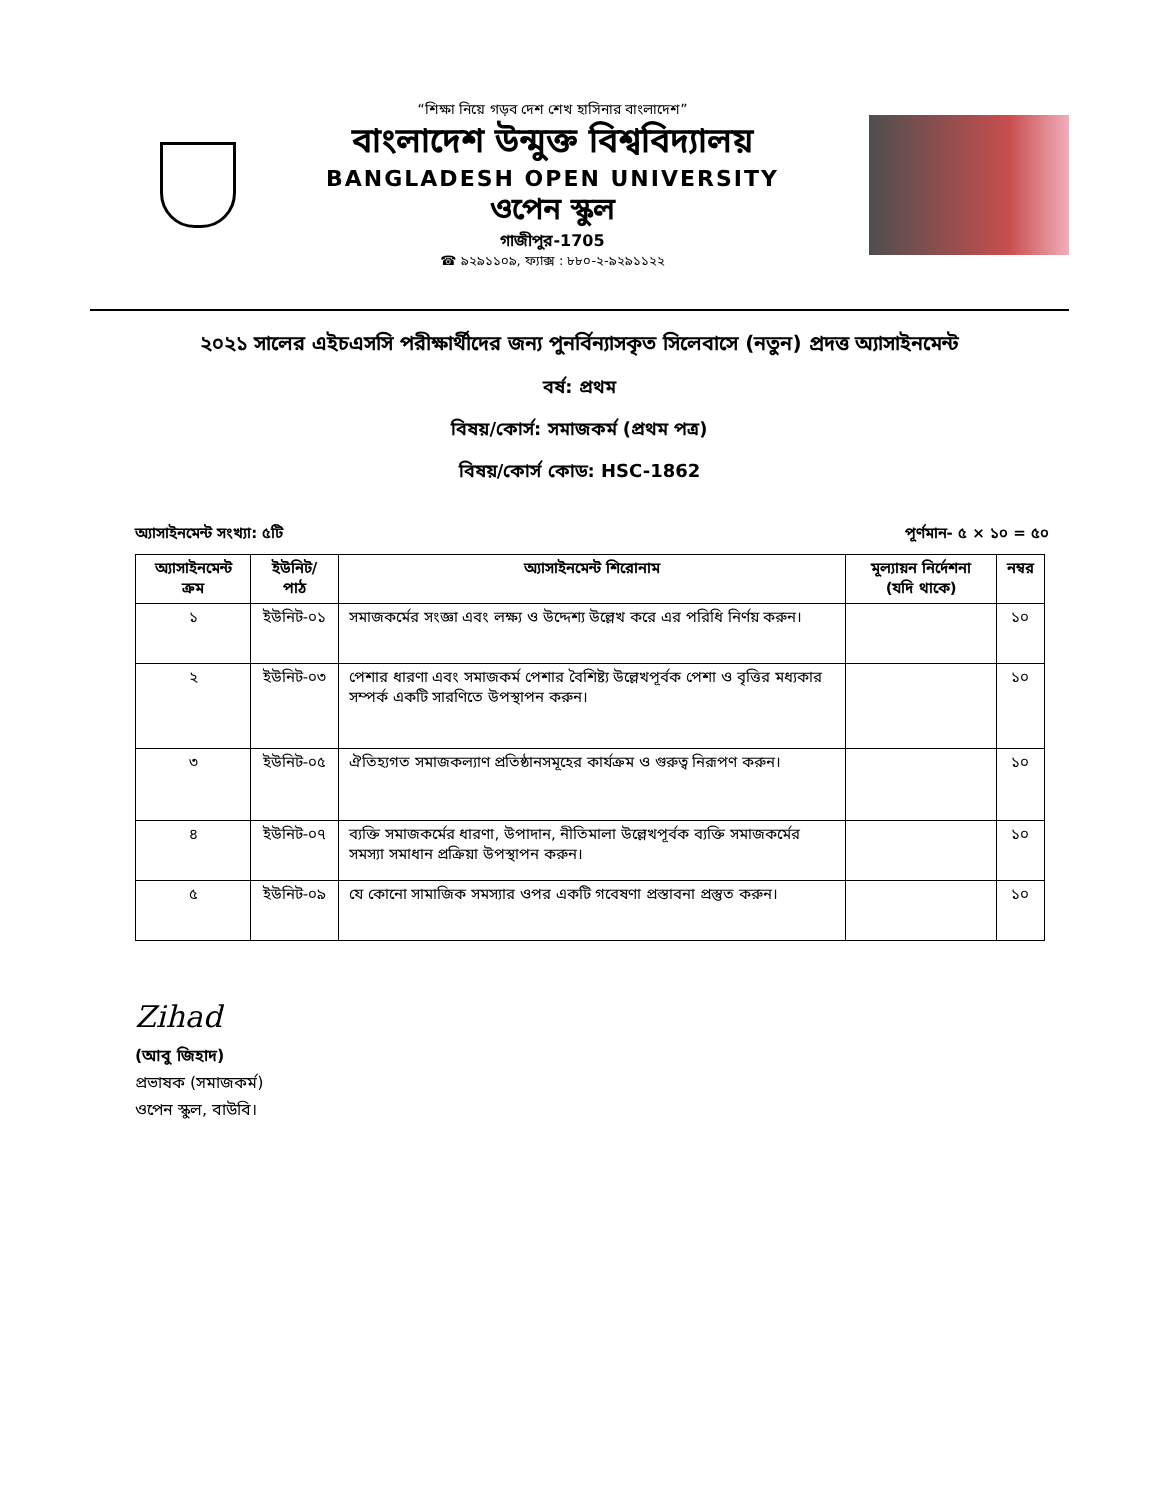“শিক্ষা নিয়ে গড়ব দেশ শেখ হাসিনার বাংলাদেশ”
বাংলাদেশ উন্মুক্ত বিশ্ববিদ্যালয়
BANGLADESH OPEN UNIVERSITY
ওপেন স্কুল
গাজীপুর-1705
☎ ৯২৯১১০৯, ফ্যাক্স : ৮৮০-২-৯২৯১১২২
২০২১ সালের এইচএসসি পরীক্ষার্থীদের জন্য পুনর্বিন্যাসকৃত সিলেবাসে (নতুন) প্রদত্ত অ্যাসাইনমেন্ট
বর্ষ: প্রথম
বিষয়/কোর্স: সমাজকর্ম (প্রথম পত্র)
বিষয়/কোর্স কোড: HSC-1862
অ্যাসাইনমেন্ট সংখ্যা: ৫টি পূর্ণমান- ৫ × ১০ = ৫০
| অ্যাসাইনমেন্ট ক্রম | ইউনিট/পাঠ | অ্যাসাইনমেন্ট শিরোনাম | মূল্যায়ন নির্দেশনা (যদি থাকে) | নম্বর |
| --- | --- | --- | --- | --- |
| ১ | ইউনিট-০১ | সমাজকর্মের সংজ্ঞা এবং লক্ষ্য ও উদ্দেশ্য উল্লেখ করে এর পরিধি নির্ণয় করুন। | | ১০ |
| ২ | ইউনিট-০৩ | পেশার ধারণা এবং সমাজকর্ম পেশার বৈশিষ্ট্য উল্লেখপূর্বক পেশা ও বৃত্তির মধ্যকার সম্পর্ক একটি সারণিতে উপস্থাপন করুন। | | ১০ |
| ৩ | ইউনিট-০৫ | ঐতিহ্যগত সমাজকল্যাণ প্রতিষ্ঠানসমূহের কার্যক্রম ও গুরুত্ব নিরূপণ করুন। | | ১০ |
| ৪ | ইউনিট-০৭ | ব্যক্তি সমাজকর্মের ধারণা, উপাদান, নীতিমালা উল্লেখপূর্বক ব্যক্তি সমাজকর্মের সমস্যা সমাধান প্রক্রিয়া উপস্থাপন করুন। | | ১০ |
| ৫ | ইউনিট-০৯ | যে কোনো সামাজিক সমস্যার ওপর একটি গবেষণা প্রস্তাবনা প্রস্তুত করুন। | | ১০ |
Zihad
(আবু জিহাদ)
প্রভাষক (সমাজকর্ম)
ওপেন স্কুল, বাউবি।